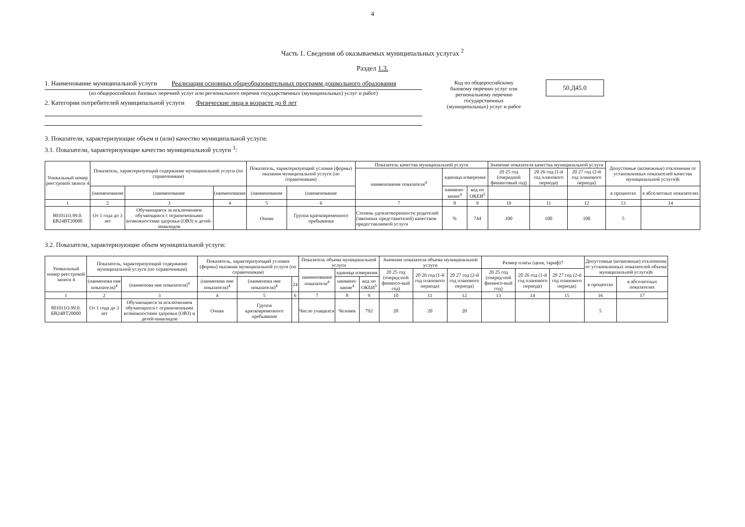4
Часть 1. Сведения об оказываемых муниципальных услугах <sup>2</sup>
Раздел 1.3.
1. Наименование муниципальной услуги Реализация основных общеобразовательных программ дошкольного образования
(из общероссийских базовых перечней услуг или регионального перечня государственных (муниципальных) услуг и работ)
2. Категории потребителей муниципальной услуги Физические лица в возрасте до 8 лет
Код по общероссийскому базовому перечню услуг или региональному перечню государственных (муниципальных) услуг и работ
50.Д45.0
3. Показатели, характеризующие объем и (или) качество муниципальной услуги:
3.1. Показатели, характеризующие качество муниципальной услуги <sup>3</sup>:
| Уникальный номер реестровой записи 4 | Показатель, характеризующий содержание муниципальной услуги (по справочникам) | | | Показатель, характеризующий условия (формы) оказания муниципальной услуги (по справочникам) | | Показатель качества муниципальной услуги | | | Значение показателя качества муниципальной услуги | | | Допустимые (возможные) отклонения от установленных показателей качества муниципальной услуги)6 | |
| --- | --- | --- | --- | --- | --- | --- | --- | --- | --- | --- | --- | --- | --- |
| | | | | | | наименование показателя<sup>4</sup> | единица измерения | | 20 25 год (очередной финансовый год) | 20 26 год (1-й год планового периода) | 20 27 год (2-й год планового периода) | | |
| | (наименование | (наименование | (наименование | (наименование | (наименование | | наимено-вание<sup>4</sup> | код по ОКЕИ<sup>5</sup> | | | | в процентах | в абсолютных показателях |
| 1 | 2 | 3 | 4 | 5 | 6 | 7 | 8 | 9 | 10 | 11 | 12 | 13 | 14 |
| 801011О.99.0. БВ24ВТ20000 | От 1 года до 3 лет | Обучающиеся за исключением обучающихся с ограниченными возможностями здоровья (ОВЗ) и детей-инвалидов | | Очная | Группа кратковременного пребывания | Степень удовлетворенности родителей (законных представителей) качеством предоставляемой услуги | % | 744 | 100 | 100 | 100 | 5 | |
3.2. Показатели, характеризующие объем муниципальной услуги:
| Уникальный номер реестровой записи 4 | Показатель, характеризующий содержание муниципальной услуги (по справочникам) | | Показатель, характеризующий условия (формы) оказания муниципальной услуги (по справочникам) | | | Показатель объема муниципальной услуги | | | Значение показателя объема муниципальной услуги | | | Размер платы (цена, тариф)7 | | | Допустимые (возможные) отклонения от установленных показателей объема муниципальной услуги)6 | |
| --- | --- | --- | --- | --- | --- | --- | --- | --- | --- | --- | --- | --- | --- | --- | --- | --- |
| | | | | | | наименование показателя<sup>4</sup> | единица измерения | | 20 25 год (очеред-ной финансо-вый год) | 20 26 год (1-й год планового периода) | 20 27 год (2-й год планового периода) | 20 25 год (очеред-ной финансо-вый год) | 20 26 год (1-й год планового периода) | 20 27 год (2-й год планового периода) | | |
| | (наименова ние показателя)<sup>4</sup> | (наименова ние показателя)<sup>4</sup> | (наименова ние показателя)<sup>4</sup> | (наименова ние показателя)<sup>4</sup> | 24 | | наимено-вание<sup>4</sup> | код по ОКЕИ<sup>5</sup> | | | | | | | в процентах | в абсолютных показателях |
| 1 | 2 | 3 | 4 | 5 | 6 | 7 | 8 | 9 | 10 | 11 | 12 | 13 | 14 | 15 | 16 | 17 |
| 801011О.99.0. БВ24ВТ20000 | От 1 года до 3 лет | Обучающиеся за исключением обучающихся с ограниченными возможностями здоровья (ОВЗ) и детей-инвалидов | Очная | Группа кратковременного пребывания | | Число учащихся | Человек | 792 | 20 | 20 | 20 | | | | 5 | |